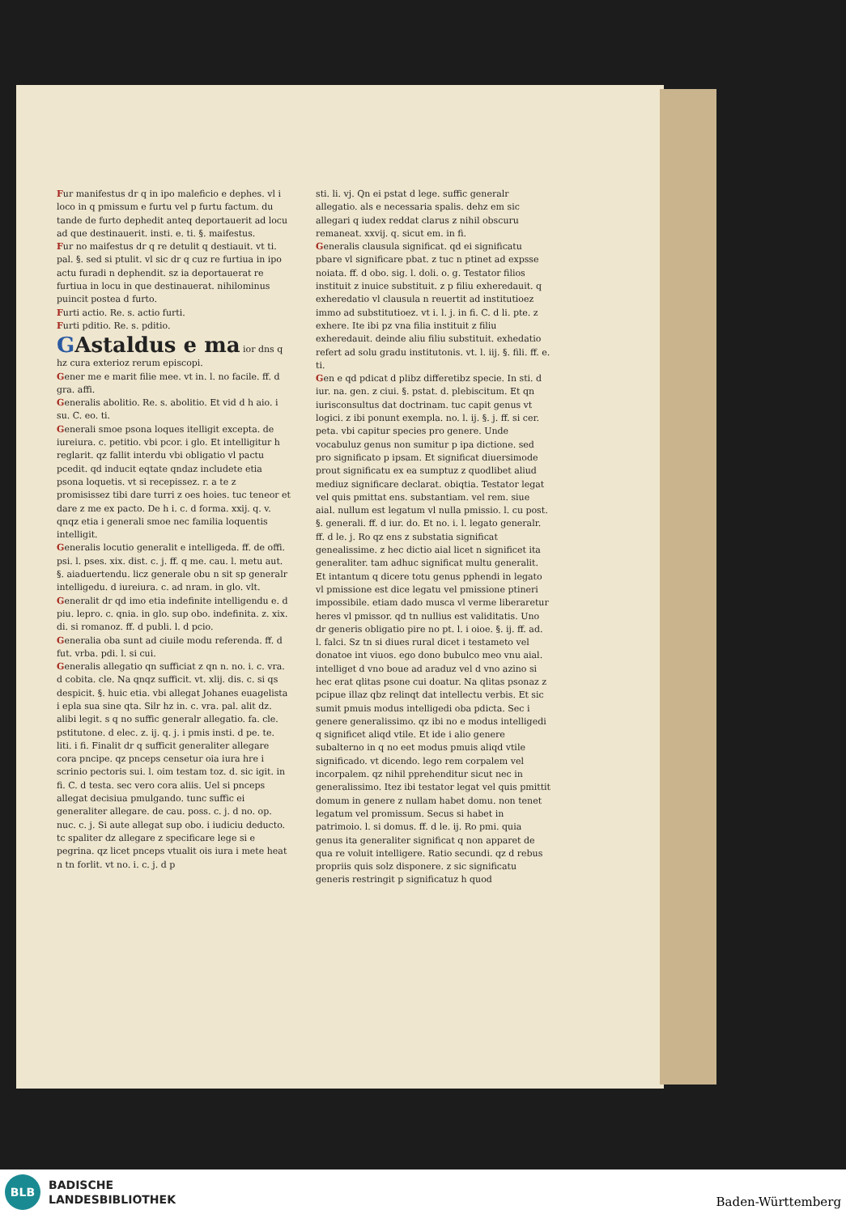Fur manifestus dr q in ipo maleficio e dephes. vl i loco in q pmissum e furtu vel p furtu factum. du tande de furto dephedit anteq deportauerit ad locu ad que destinauerit. insti. e. ti. §. maifestus.
Fur no maifestus dr q re detulit q destiauit. vt ti. pal. §. sed si ptulit. vl sic dr q cuz re furtiua in ipo actu furadi n dephendit. sz ia deportauerat re furtiua in locu in que destinauerat. nihilominus puincit postea d furto.
Furti actio. Re. s. actio furti.
Furti pditio. Re. s. pditio.
GAstaldus e ma ior dns q hz cura exterioz rerum episcopi.
Gener me e marit filie mee. vt in. l. no facile. ff. d gra. affi.
Generalis abolitio. Re. s. abolitio. Et vid d h aio. i su. C. eo. ti.
Generali smoe psona loques itelligit excepta. de iureiura. c. petitio. vbi pcor. i glo. Et intelligitur h reglarit. qz fallit interdu vbi obligatio vl pactu pcedit. qd inducit eqtate qndaz includete etia psona loquetis. vt si recepissez. r. a te z promisissez tibi dare turri z oes hoies. tuc teneor et dare z me ex pacto. De h i. c. d forma. xxij. q. v. qnqz etia i generali smoe nec familia loquentis intelligit.
Generalis locutio generalit e intelligeda. ff. de offi. psi. l. pses. xix. dist. c. j. ff. q me. cau. l. metu aut. §. aiaduertendu. licz generale obu n sit sp generalr intelligedu. d iureiura. c. ad nram. in glo. vlt.
Generalit dr qd imo etia indefinite intelligendu e. d piu. lepro. c. qnia. in glo. sup obo. indefinita. z. xix. di. si romanoz. ff. d publi. l. d pcio.
Generalia oba sunt ad ciuile modu referenda. ff. d fut. vrba. pdi. l. si cui.
Generalis allegatio qn sufficiat z qn n. no. i. c. vra. d cobita. cle. Na qnqz sufficit. vt. xlij. dis. c. si qs despicit. §. huic etia. vbi allegat Johanes euagelista i epla sua sine qta. Silr hz in. c. vra. pal. alit dz. alibi legit. s q no suffic generalr allegatio. fa. cle. pstitutone. d elec. z. ij. q. j. i pmis insti. d pe. te. liti. i fi. Finalit dr q sufficit generaliter allegare cora pncipe. qz pnceps censetur oia iura hre i scrinio pectoris sui. l. oim testam toz. d. sic igit. in fi. C. d testa. sec vero cora aliis. Uel si pnceps allegat decisiua pmulgando. tunc suffic ei generaliter allegare. de cau. poss. c. j. d no. op. nuc. c. j. Si aute allegat sup obo. i iudiciu deducto. tc spaliter dz allegare z specificare lege si e pegrina. qz licet pnceps vtualit ois iura i mete heat n tn forlit. vt no. i. c. j. d p
sti. li. vj. Qn ei pstat d lege. suffic generalr allegatio. als e necessaria spalis. dehz em sic allegari q iudex reddat clarus z nihil obscuru remaneat. xxvij. q. sicut em. in fi.
Generalis clausula significat. qd ei significatu pbare vl significare pbat. z tuc n ptinet ad expsse noiata. ff. d obo. sig. l. doli. o. g. Testator filios instituit z inuice substituit. z p filiu exheredauit. q exheredatio vl clausula n reuertit ad institutioez immo ad substitutioez. vt i. l. j. in fi. C. d li. pte. z exhere. Ite ibi pz vna filia instituit z filiu exheredauit. deinde aliu filiu substituit. exhedatio refert ad solu gradu institutonis. vt. l. iij. §. fili. ff. e. ti.
Gen e qd pdicat d plibz differetibz specie. In sti. d iur. na. gen. z ciui. §. pstat. d. plebiscitum. Et qn iurisconsultus dat doctrinam. tuc capit genus vt logici. z ibi ponunt exempla. no. l. ij. §. j. ff. si cer. peta. vbi capitur species pro genere. Unde vocabuluz genus non sumitur p ipa dictione. sed pro significato p ipsam. Et significat diuersimode prout significatu ex ea sumptuz z quodlibet aliud mediuz significare declarat. obiqtia. Testator legat vel quis pmittat ens. substantiam. vel rem. siue aial. nullum est legatum vl nulla pmissio. l. cu post. §. generali. ff. d iur. do. Et no. i. l. legato generalr. ff. d le. j. Ro qz ens z substatia significat genealissime. z hec dictio aial licet n significet ita generaliter. tam adhuc significat multu generalit. Et intantum q dicere totu genus pphendi in legato vl pmissione est dice legatu vel pmissione ptineri impossibile. etiam dado musca vl verme liberaretur heres vl pmissor. qd tn nullius est validitatis. Uno dr generis obligatio pire no pt. l. i oioe. §. ij. ff. ad. l. falci. Sz tn si diues rural dicet i testameto vel donatoe int viuos. ego dono bubulco meo vnu aial. intelliget d vno boue ad araduz vel d vno azino si hec erat qlitas psone cui doatur. Na qlitas psonaz z pcipue illaz qbz relinqt dat intellectu verbis. Et sic sumit pmuis modus intelligedi oba pdicta. Sec i genere generalissimo. qz ibi no e modus intelligedi q significet aliqd vtile. Et ide i alio genere subalterno in q no eet modus pmuis aliqd vtile significado. vt dicendo. lego rem corpalem vel incorpalem. qz nihil pprehenditur sicut nec in generalissimo. Itez ibi testator legat vel quis pmittit domum in genere z nullam habet domu. non tenet legatum vel promissum. Secus si habet in patrimoio. l. si domus. ff. d le. ij. Ro pmi. quia genus ita generaliter significat q non apparet de qua re voluit intelligere. Ratio secundi. qz d rebus propriis quis solz disponere. z sic significatu generis restringit p significatuz h quod
BLB
BADISCHE
LANDESBIBLIOTHEK
Baden-Württemberg